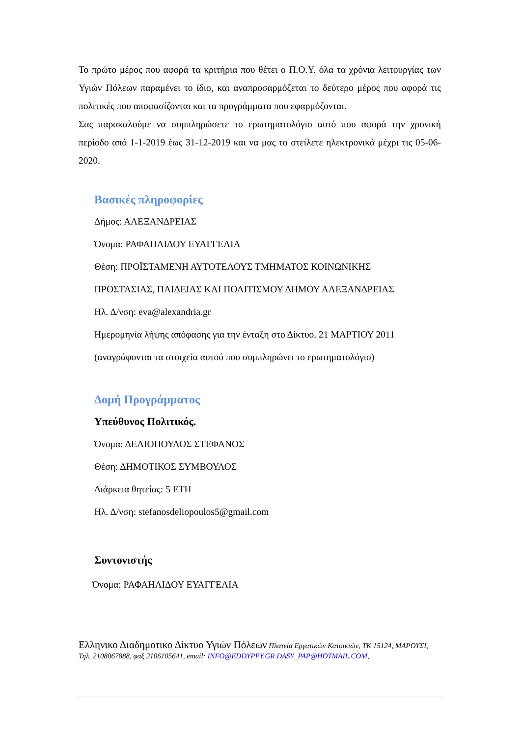Το πρώτο μέρος που αφορά τα κριτήρια που θέτει ο Π.Ο.Υ. όλα τα χρόνια λειτουργίας των Υγιών Πόλεων παραμένει το ίδιο, και αναπροσαρμόζεται το δεύτερο μέρος που αφορά τις πολιτικές που αποφασίζονται και τα προγράμματα που εφαρμόζονται.
Σας παρακαλούμε να συμπληρώσετε το ερωτηματολόγιο αυτό που αφορά την χρονική περίοδο από 1-1-2019 έως 31-12-2019 και να μας το στείλετε ηλεκτρονικά μέχρι τις 05-06-2020.
Βασικές πληροφορίες
Δήμος: ΑΛΕΞΑΝΔΡΕΙΑΣ
Όνομα: ΡΑΦΑΗΛΙΔΟΥ ΕΥΑΓΓΕΛΙΑ
Θέση: ΠΡΟΪΣΤΑΜΕΝΗ ΑΥΤΟΤΕΛΟΥΣ ΤΜΗΜΑΤΟΣ ΚΟΙΝΩΝΙΚΗΣ
ΠΡΟΣΤΑΣΙΑΣ, ΠΑΙΔΕΙΑΣ ΚΑΙ ΠΟΛΙΤΙΣΜΟΥ ΔΗΜΟΥ ΑΛΕΞΑΝΔΡΕΙΑΣ
Ηλ. Δ/νση: eva@alexandria.gr
Ημερομηνία λήψης απόφασης για την ένταξη στο Δίκτυο. 21 ΜΑΡΤΙΟΥ 2011
(αναγράφονται τα στοιχεία αυτού που συμπληρώνει το ερωτηματολόγιο)
Δομή Προγράμματος
Υπεύθυνος Πολιτικός.
Όνομα: ΔΕΛΙΟΠΟΥΛΟΣ ΣΤΕΦΑΝΟΣ
Θέση: ΔΗΜΟΤΙΚΟΣ ΣΥΜΒΟΥΛΟΣ
Διάρκεια θητείας: 5 ΕΤΗ
Ηλ. Δ/νση: stefanosdeliopoulos5@gmail.com
Συντονιστής
Όνομα: ΡΑΦΑΗΛΙΔΟΥ ΕΥΑΓΓΕΛΙΑ
Ελληνικο Διαδημοτικο Δίκτυο Υγιών Πόλεων Πλατεία Εργατικών Κατοικιών, ΤΚ 15124, ΜΑΡΟΥΣΙ, Τηλ. 2108067888, φαξ 2106105641, email: INFO@EDDYPPY.GR DASY_PAP@HOTMAIL.COM,